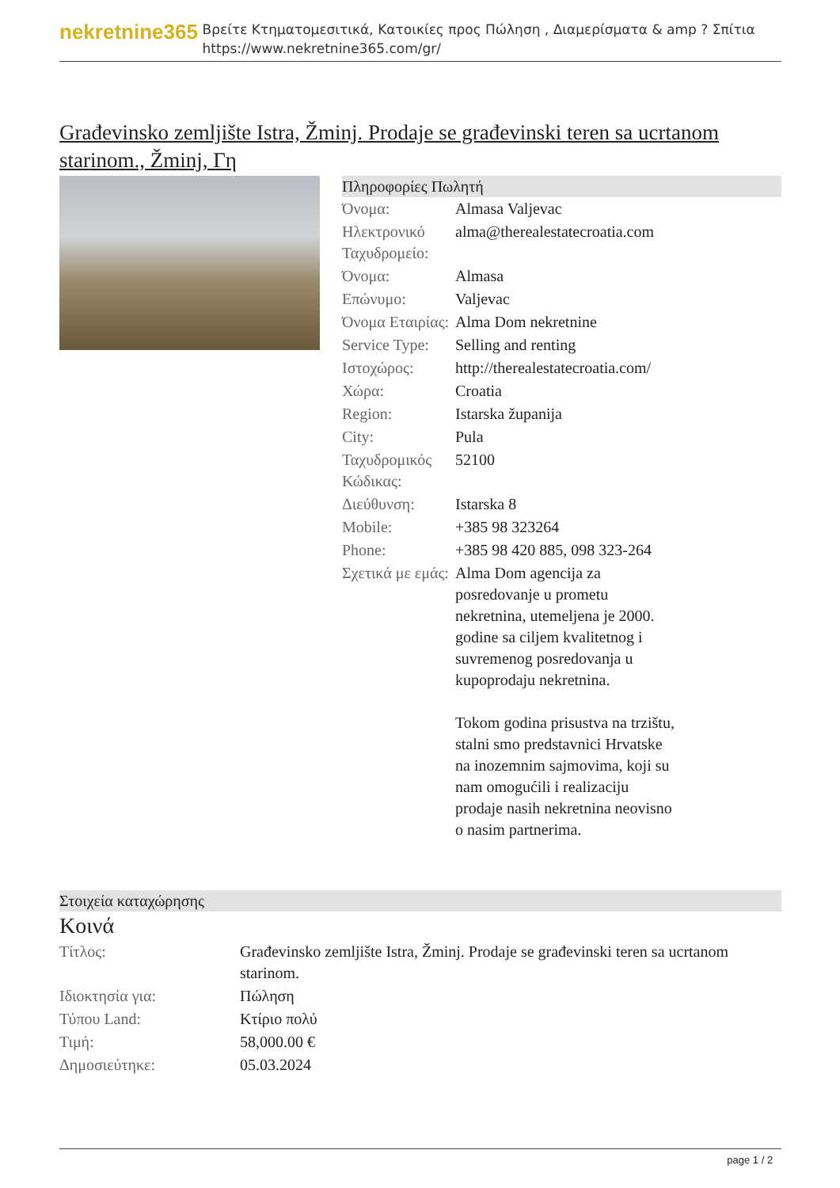nekretnine365
Βρείτε Κτηματομεσιτικά, Κατοικίες προς Πώληση , Διαμερίσματα & amp ? Σπίτια
https://www.nekretnine365.com/gr/
Građevinsko zemljište Istra, Žminj. Prodaje se građevinski teren sa ucrtanom starinom., Žminj, Γη
Πληροφορίες Πωλητή
| Όνομα: | Almasa Valjevac |
| Ηλεκτρονικό Ταχυδρομείο: | alma@therealestatecroatia.com |
| Όνομα: | Almasa |
| Επώνυμο: | Valjevac |
| Όνομα Εταιρίας: | Alma Dom nekretnine |
| Service Type: | Selling and renting |
| Ιστοχώρος: | http://therealestatecroatia.com/ |
| Χώρα: | Croatia |
| Region: | Istarska županija |
| City: | Pula |
| Ταχυδρομικός Κώδικας: | 52100 |
| Διεύθυνση: | Istarska 8 |
| Mobile: | +385 98 323264 |
| Phone: | +385 98 420 885, 098 323-264 |
| Σχετικά με εμάς: | Alma Dom agencija za posredovanje u prometu nekretnina, utemeljena je 2000. godine sa ciljem kvalitetnog i suvremenog posredovanja u kupoprodaju nekretnina. Tokom godina prisustva na trzištu, stalni smo predstavnici Hrvatske na inozemnim sajmovima, koji su nam omogućili i realizaciju prodaje nasih nekretnina neovisno o nasim partnerima. |
Στοιχεία καταχώρησης
Κοινά
| Τίτλος: | Građevinsko zemljište Istra, Žminj. Prodaje se građevinski teren sa ucrtanom starinom. |
| Ιδιοκτησία για: | Πώληση |
| Τύπου Land: | Κτίριο πολύ |
| Τιμή: | 58,000.00 € |
| Δημοσιεύτηκε: | 05.03.2024 |
page 1 / 2